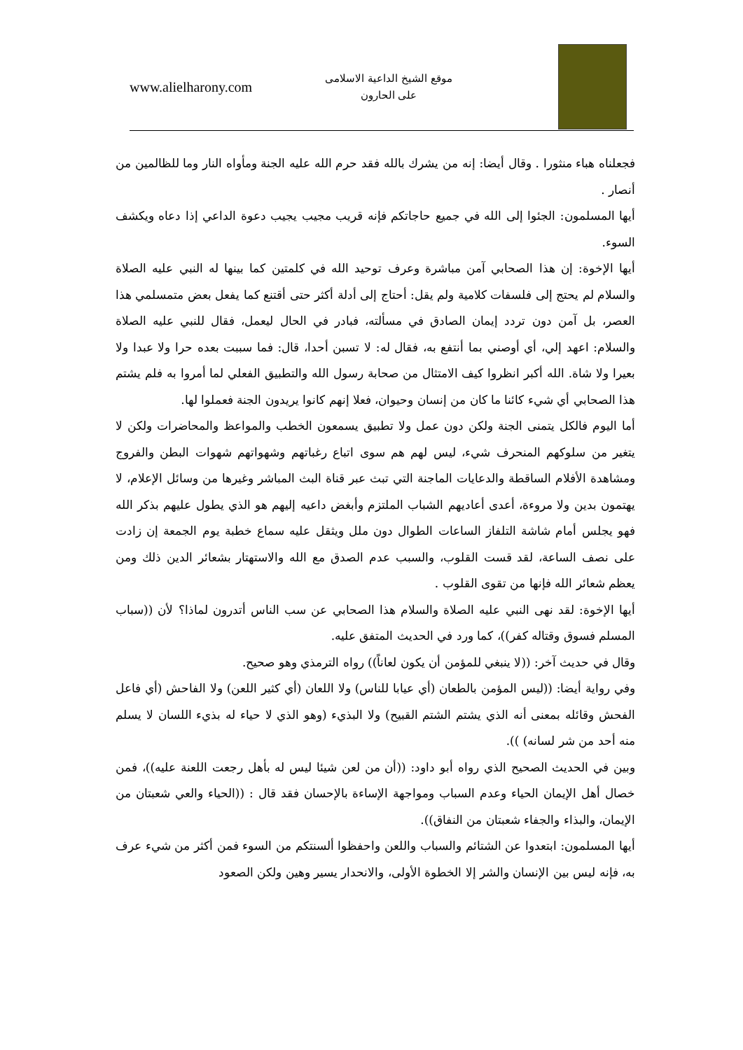www.alielharony.com
موقع الشيخ الداعية الاسلامى
على الحارون
فجعلناه هباء منثورا . وقال أيضا: إنه من يشرك بالله فقد حرم الله عليه الجنة ومأواه النار وما للظالمين من أنصار .
أيها المسلمون: الجئوا إلى الله في جميع حاجاتكم فإنه قريب مجيب يجيب دعوة الداعي إذا دعاه ويكشف السوء.
أيها الإخوة: إن هذا الصحابي آمن مباشرة وعرف توحيد الله في كلمتين كما بينها له النبي عليه الصلاة والسلام لم يحتج إلى فلسفات كلامية ولم يقل: أحتاج إلى أدلة أكثر حتى أقتنع كما يفعل بعض متمسلمي هذا العصر، بل آمن دون تردد إيمان الصادق في مسألته، فبادر في الحال ليعمل، فقال للنبي عليه الصلاة والسلام: اعهد إلي، أي أوصني بما أنتفع به، فقال له: لا تسبن أحدا، قال: فما سببت بعده حرا ولا عبدا ولا بعيرا ولا شاة. الله أكبر انظروا كيف الامتثال من صحابة رسول الله والتطبيق الفعلي لما أمروا به فلم يشتم هذا الصحابي أي شيء كائنا ما كان من إنسان وحيوان، فعلا إنهم كانوا يريدون الجنة فعملوا لها.
أما اليوم فالكل يتمنى الجنة ولكن دون عمل ولا تطبيق يسمعون الخطب والمواعظ والمحاضرات ولكن لا يتغير من سلوكهم المنحرف شيء، ليس لهم هم سوى اتباع رغباتهم وشهواتهم شهوات البطن والفروج ومشاهدة الأفلام الساقطة والدعايات الماجنة التي تبث عبر قناة البث المباشر وغيرها من وسائل الإعلام، لا يهتمون بدين ولا مروءة، أعدى أعاديهم الشباب الملتزم وأبغض داعيه إليهم هو الذي يطول عليهم بذكر الله فهو يجلس أمام شاشة التلفاز الساعات الطوال دون ملل ويثقل عليه سماع خطبة يوم الجمعة إن زادت على نصف الساعة، لقد قست القلوب، والسبب عدم الصدق مع الله والاستهتار بشعائر الدين ذلك ومن يعظم شعائر الله فإنها من تقوى القلوب .
أيها الإخوة: لقد نهى النبي عليه الصلاة والسلام هذا الصحابي عن سب الناس أتدرون لماذا؟ لأن ((سباب المسلم فسوق وقتاله كفر))، كما ورد في الحديث المتفق عليه.
وقال في حديث آخر: ((لا ينبغي للمؤمن أن يكون لعاناً)) رواه الترمذي وهو صحيح.
وفي رواية أيضا: ((ليس المؤمن بالطعان (أي عيابا للناس) ولا اللعان (أي كثير اللعن) ولا الفاحش (أي فاعل الفحش وقائله بمعنى أنه الذي يشتم الشتم القبيح) ولا البذيء (وهو الذي لا حياء له بذيء اللسان لا يسلم منه أحد من شر لسانه) )).
وبين في الحديث الصحيح الذي رواه أبو داود: ((أن من لعن شيئا ليس له بأهل رجعت اللعنة عليه))، فمن خصال أهل الإيمان الحياء وعدم السباب ومواجهة الإساءة بالإحسان فقد قال : ((الحياء والعي شعبتان من الإيمان، والبذاء والجفاء شعبتان من النفاق)).
أيها المسلمون: ابتعدوا عن الشتائم والسباب واللعن واحفظوا ألسنتكم من السوء فمن أكثر من شيء عرف به، فإنه ليس بين الإنسان والشر إلا الخطوة الأولى، والانحدار يسير وهين ولكن الصعود